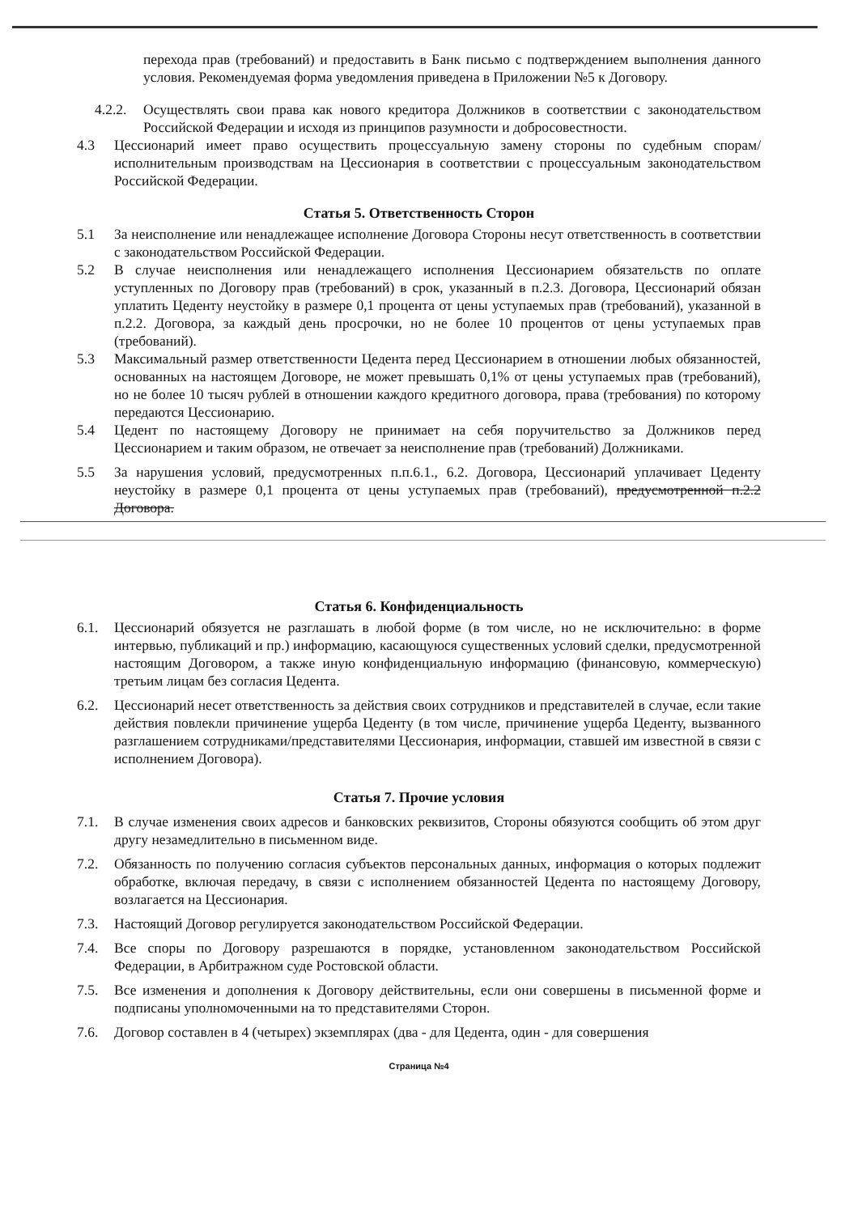перехода прав (требований) и предоставить в Банк письмо с подтверждением выполнения данного условия. Рекомендуемая форма уведомления приведена в Приложении №5 к Договору.
4.2.2. Осуществлять свои права как нового кредитора Должников в соответствии с законодательством Российской Федерации и исходя из принципов разумности и добросовестности.
4.3 Цессионарий имеет право осуществить процессуальную замену стороны по судебным спорам/исполнительным производствам на Цессионария в соответствии с процессуальным законодательством Российской Федерации.
Статья 5. Ответственность Сторон
5.1 За неисполнение или ненадлежащее исполнение Договора Стороны несут ответственность в соответствии с законодательством Российской Федерации.
5.2 В случае неисполнения или ненадлежащего исполнения Цессионарием обязательств по оплате уступленных по Договору прав (требований) в срок, указанный в п.2.3. Договора, Цессионарий обязан уплатить Цеденту неустойку в размере 0,1 процента от цены уступаемых прав (требований), указанной в п.2.2. Договора, за каждый день просрочки, но не более 10 процентов от цены уступаемых прав (требований).
5.3 Максимальный размер ответственности Цедента перед Цессионарием в отношении любых обязанностей, основанных на настоящем Договоре, не может превышать 0,1% от цены уступаемых прав (требований), но не более 10 тысяч рублей в отношении каждого кредитного договора, права (требования) по которому передаются Цессионарию.
5.4 Цедент по настоящему Договору не принимает на себя поручительство за Должников перед Цессионарием и таким образом, не отвечает за неисполнение прав (требований) Должниками.
5.5 За нарушения условий, предусмотренных п.п.6.1., 6.2. Договора, Цессионарий уплачивает Цеденту неустойку в размере 0,1 процента от цены уступаемых прав (требований), предусмотренной п.2.2 Договора.
Статья 6. Конфиденциальность
6.1. Цессионарий обязуется не разглашать в любой форме (в том числе, но не исключительно: в форме интервью, публикаций и пр.) информацию, касающуюся существенных условий сделки, предусмотренной настоящим Договором, а также иную конфиденциальную информацию (финансовую, коммерческую) третьим лицам без согласия Цедента.
6.2. Цессионарий несет ответственность за действия своих сотрудников и представителей в случае, если такие действия повлекли причинение ущерба Цеденту (в том числе, причинение ущерба Цеденту, вызванного разглашением сотрудниками/представителями Цессионария, информации, ставшей им известной в связи с исполнением Договора).
Статья 7. Прочие условия
7.1. В случае изменения своих адресов и банковских реквизитов, Стороны обязуются сообщить об этом друг другу незамедлительно в письменном виде.
7.2. Обязанность по получению согласия субъектов персональных данных, информация о которых подлежит обработке, включая передачу, в связи с исполнением обязанностей Цедента по настоящему Договору, возлагается на Цессионария.
7.3. Настоящий Договор регулируется законодательством Российской Федерации.
7.4. Все споры по Договору разрешаются в порядке, установленном законодательством Российской Федерации, в Арбитражном суде Ростовской области.
7.5. Все изменения и дополнения к Договору действительны, если они совершены в письменной форме и подписаны уполномоченными на то представителями Сторон.
7.6. Договор составлен в 4 (четырех) экземплярах (два - для Цедента, один - для совершения
Страница №4